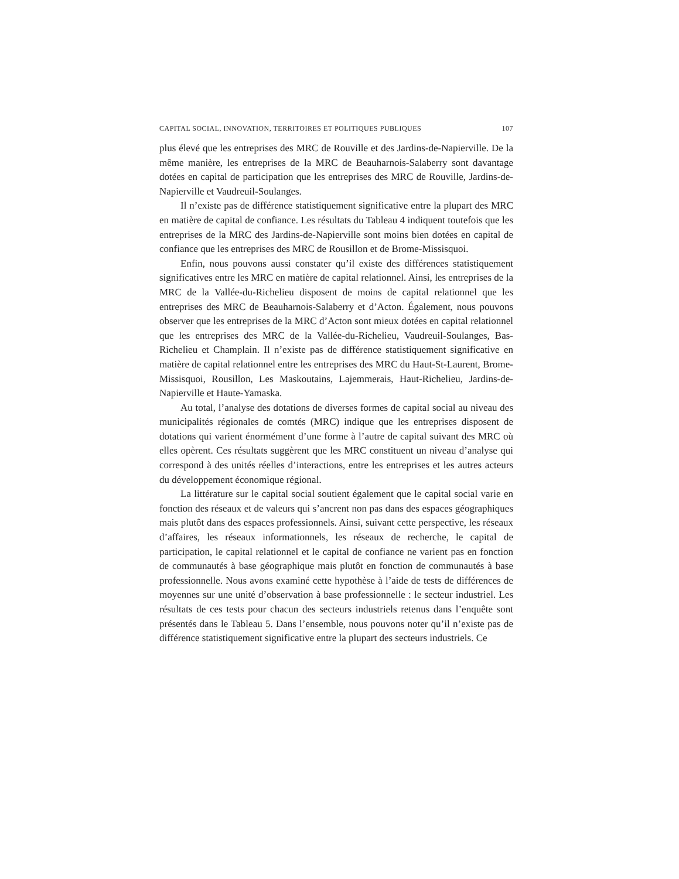CAPITAL SOCIAL, INNOVATION, TERRITOIRES ET POLITIQUES PUBLIQUES 107
plus élevé que les entreprises des MRC de Rouville et des Jardins-de-Napierville. De la même manière, les entreprises de la MRC de Beauharnois-Salaberry sont davantage dotées en capital de participation que les entreprises des MRC de Rouville, Jardins-de-Napierville et Vaudreuil-Soulanges.
Il n’existe pas de différence statistiquement significative entre la plupart des MRC en matière de capital de confiance. Les résultats du Tableau 4 indiquent toutefois que les entreprises de la MRC des Jardins-de-Napierville sont moins bien dotées en capital de confiance que les entreprises des MRC de Rousillon et de Brome-Missisquoi.
Enfin, nous pouvons aussi constater qu’il existe des différences statistiquement significatives entre les MRC en matière de capital relationnel. Ainsi, les entreprises de la MRC de la Vallée-du-Richelieu disposent de moins de capital relationnel que les entreprises des MRC de Beauharnois-Salaberry et d’Acton. Également, nous pouvons observer que les entreprises de la MRC d’Acton sont mieux dotées en capital relationnel que les entreprises des MRC de la Vallée-du-Richelieu, Vaudreuil-Soulanges, Bas-Richelieu et Champlain. Il n’existe pas de différence statistiquement significative en matière de capital relationnel entre les entreprises des MRC du Haut-St-Laurent, Brome-Missisquoi, Rousillon, Les Maskoutains, Lajemmerais, Haut-Richelieu, Jardins-de-Napierville et Haute-Yamaska.
Au total, l’analyse des dotations de diverses formes de capital social au niveau des municipalités régionales de comtés (MRC) indique que les entreprises disposent de dotations qui varient énormément d’une forme à l’autre de capital suivant des MRC où elles opèrent. Ces résultats suggèrent que les MRC constituent un niveau d’analyse qui correspond à des unités réelles d’interactions, entre les entreprises et les autres acteurs du développement économique régional.
La littérature sur le capital social soutient également que le capital social varie en fonction des réseaux et de valeurs qui s’ancrent non pas dans des espaces géographiques mais plutôt dans des espaces professionnels. Ainsi, suivant cette perspective, les réseaux d’affaires, les réseaux informationnels, les réseaux de recherche, le capital de participation, le capital relationnel et le capital de confiance ne varient pas en fonction de communautés à base géographique mais plutôt en fonction de communautés à base professionnelle. Nous avons examiné cette hypothèse à l’aide de tests de différences de moyennes sur une unité d’observation à base professionnelle : le secteur industriel. Les résultats de ces tests pour chacun des secteurs industriels retenus dans l’enquête sont présentés dans le Tableau 5. Dans l’ensemble, nous pouvons noter qu’il n’existe pas de différence statistiquement significative entre la plupart des secteurs industriels. Ce